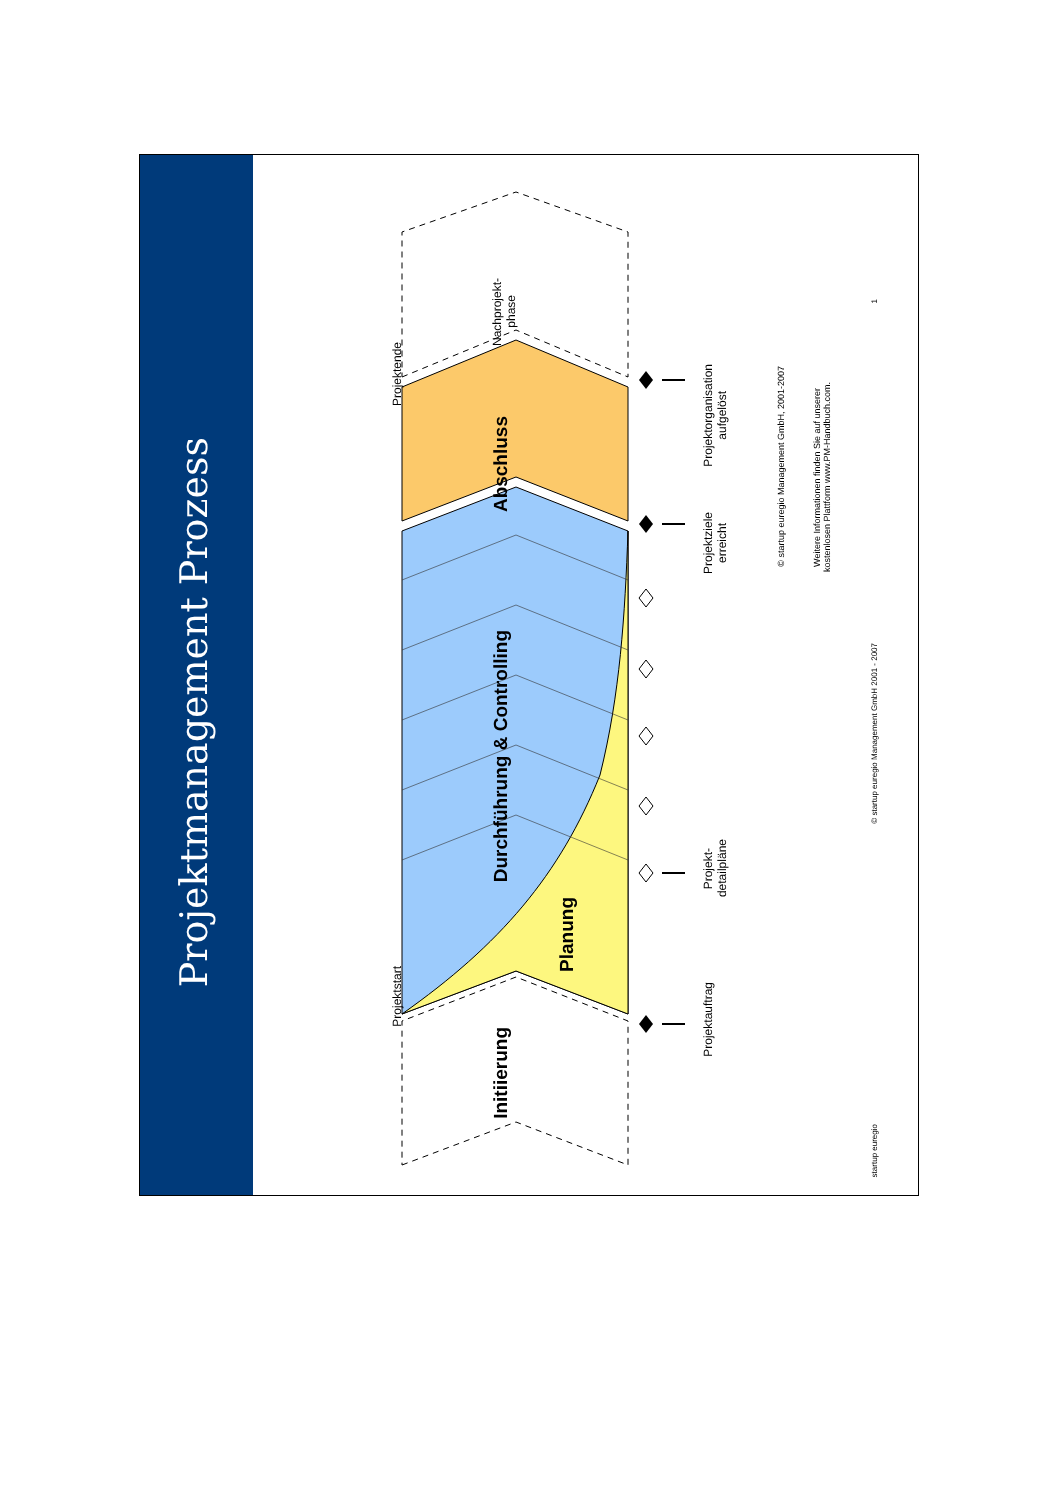Projektmanagement Prozess
Projektstart Projektende
Initiierung Durchführung & Controlling Abschluss Nachprojekt-
phase
Planung
Projektauftrag Projekt-
detailpläne Projektziele
erreicht Projektorganisation
aufgelöst
© startup euregio Management GmbH, 2001-2007
Weitere Informationen finden Sie auf unserer
kostenlosen Plattform www.PM-Handbuch.com.
startup euregio © startup euregio Management GmbH 2001 - 2007 1